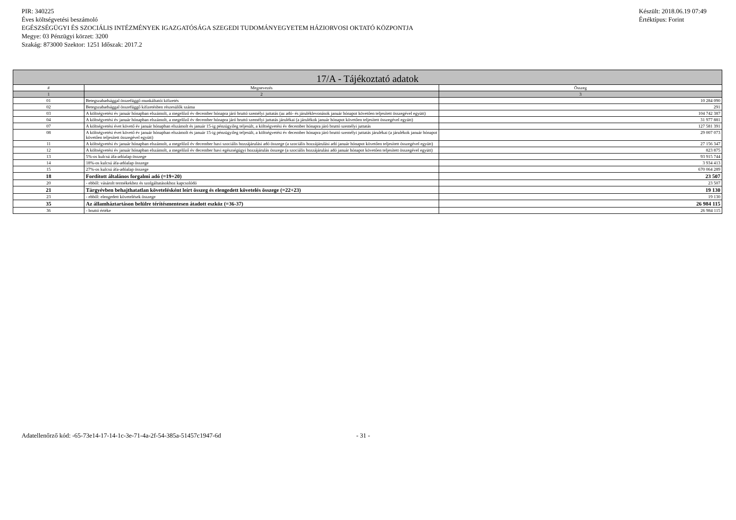PIR: 340225
Éves költségvetési beszámoló
EGÉSZSÉGÜGYI ÉS SZOCIÁLIS INTÉZMÉNYEK IGAZGATÓSÁGA SZEGEDI TUDOMÁNYEGYETEM HÁZIORVOSI OKTATÓ KÖZPONTJA
Megye: 03 Pénzügyi körzet: 3200
Szakág: 873000 Szektor: 1251 Időszak: 2017.2
Készült: 2018.06.19 07:49
Értéktípus: Forint
| 17/A - Tájékoztató adatok | | |
| --- | --- | --- |
| # | Megnevezés | Összeg |
| 1 | 2 | 3 |
| 01 | Betegszabadsággal összefüggő munkáltatói kifizetés | 10 284 090 |
| 02 | Betegszabadsággal összefüggő kifizetésben részesülők száma | 291 |
| 03 | A költségvetési év január hónapban elszámolt, a megelőző év december hónapra járó bruttó személyi juttatás (az adó- és járuléklevonások január hónapot követően teljesített összegével együtt) | 104 742 387 |
| 04 | A költségvetési év január hónapban elszámolt, a megelőző év december hónapra járó bruttó személyi juttatás járulékai (a járulékok január hónapot követően teljesített összegével együtt) | 31 977 881 |
| 07 | A költségvetési évet követő év január hónapban elszámolt és január 15-ig pénzügyileg teljesült, a költségvetési év december hónapra járó bruttó személyi juttatás | 127 581 391 |
| 08 | A költségvetési évet követő év január hónapban elszámolt és január 15-ig pénzügyileg teljesült, a költségvetési év december hónapra járó bruttó személyi juttatás járulékai (a járulékok január hónapot követően teljesített összegével együtt) | 29 007 073 |
| 11 | A költségvetési év január hónapban elszámolt, a megelőző év december havi szociális hozzájárulási adó összege (a szociális hozzájárulási adó január hónapot követően teljesített összegével együtt) | 27 156 347 |
| 12 | A költségvetési év január hónapban elszámolt, a megelőző év december havi egészségügyi hozzájárulás összege (a szociális hozzájárulási adó január hónapot követően teljesített összegével együtt) | 823 875 |
| 13 | 5%-os kulcsú áfa-adóalap összege | 93 915 744 |
| 14 | 18%-os kulcsú áfa-adóalap összege | 3 934 413 |
| 15 | 27%-os kulcsú áfa-adóalap összege | 670 064 289 |
| 18 | Fordított általános forgalmi adó (=19+20) | 23 507 |
| 20 | - ebből: vásárolt termékekhez és szolgáltatásokhoz kapcsolódó | 23 507 |
| 21 | Tárgyévben behajthatatlan követelésként leírt összeg és elengedett követelés összege (=22+23) | 19 130 |
| 23 | - ebből: elengedett követelések összege | 19 130 |
| 35 | Az államháztartáson belülre térítésmentesen átadott eszköz (=36-37) | 26 984 115 |
| 36 | - bruttó értéke | 26 984 115 |
Adatellenőrző kód: -65-73e14-17-14-1c-3e-71-4a-2f-54-385a-51457c1947-6d
- 31 -